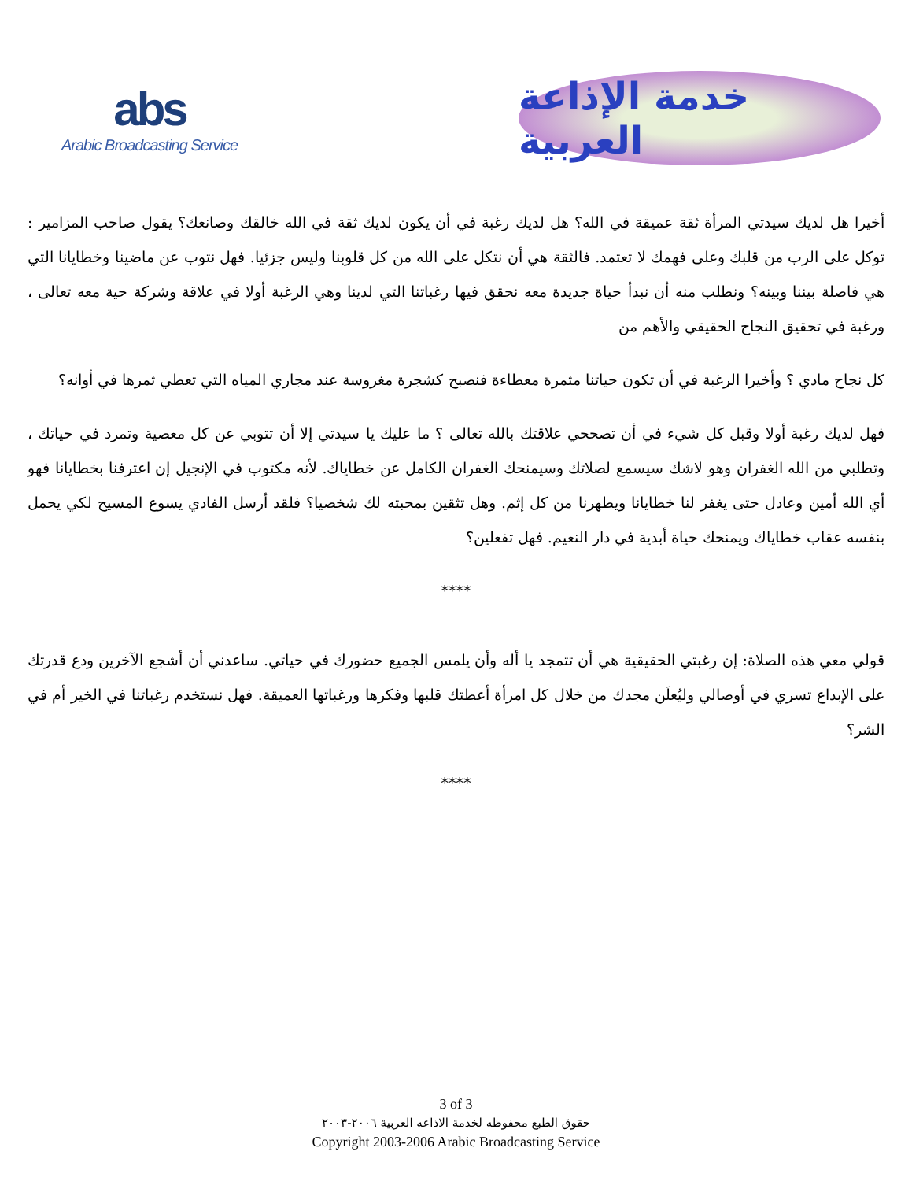abs
Arabic Broadcasting Service
خدمة الإذاعة العربية
أخيرا هل لديك سيدتي المرأة ثقة عميقة في الله؟ هل لديك رغبة في أن يكون لديك ثقة في الله خالقك وصانعك؟ يقول صاحب المزامير : توكل على الرب من قلبك وعلى فهمك لا تعتمد. فالثقة هي أن نتكل على الله من كل قلوبنا وليس جزئيا. فهل نتوب عن ماضينا وخطايانا التي هي فاصلة بيننا وبينه؟ ونطلب منه أن نبدأ حياة جديدة معه نحقق فيها رغباتنا التي لدينا وهي الرغبة أولا في علاقة وشركة حية معه تعالى ، ورغبة في تحقيق النجاح الحقيقي والأهم من
كل نجاح مادي ؟ وأخيرا الرغبة في أن تكون حياتنا مثمرة معطاءة فنصبح كشجرة مغروسة عند مجاري المياه التي تعطي ثمرها في أوانه؟
فهل لديك رغبة أولا وقبل كل شيء في أن تصححي علاقتك بالله تعالى ؟ ما عليك يا سيدتي إلا أن تتوبي عن كل معصية وتمرد في حياتك ، وتطلبي من الله الغفران وهو لاشك سيسمع لصلاتك وسيمنحك الغفران الكامل عن خطاياك. لأنه مكتوب في الإنجيل إن اعترفنا بخطايانا فهو أي الله أمين وعادل حتى يغفر لنا خطايانا ويطهرنا من كل إثم. وهل تثقين بمحبته لك شخصيا؟ فلقد أرسل الفادي يسوع المسيح لكي يحمل بنفسه عقاب خطاياك ويمنحك حياة أبدية في دار النعيم. فهل تفعلين؟
****
قولي معي هذه الصلاة: إن رغبتي الحقيقية هي أن تتمجد يا أله وأن يلمس الجميع حضورك في حياتي. ساعدني أن أشجع الآخرين ودع قدرتك على الإبداع تسري في أوصالي وليُعلَن مجدك من خلال كل امرأة أعطتك قلبها وفكرها ورغباتها العميقة. فهل نستخدم رغباتنا في الخير أم في الشر؟
****
3 of 3
حقوق الطبع محفوظه لخدمة الاذاعه العربية ٢٠٠٦-٢٠٠٣
Copyright 2003-2006 Arabic Broadcasting Service